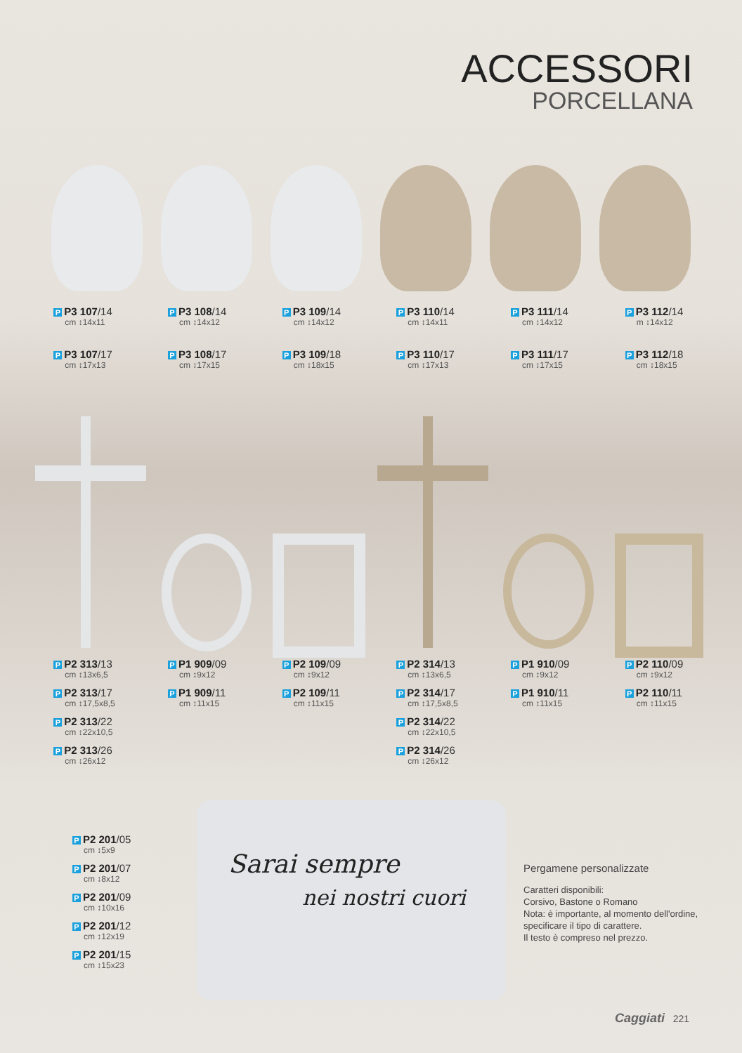ACCESSORI
PORCELLANA
P P3 107/14
cm ↕14x11
P P3 107/17
cm ↕17x13
P P3 108/14
cm ↕14x12
P P3 108/17
cm ↕17x15
P P3 109/14
cm ↕14x12
P P3 109/18
cm ↕18x15
P P3 110/14
cm ↕14x11
P P3 110/17
cm ↕17x13
P P3 111/14
cm ↕14x12
P P3 111/17
cm ↕17x15
P P3 112/14
m ↕14x12
P P3 112/18
cm ↕18x15
P P2 313/13
cm ↕13x6,5
P P2 313/17
cm ↕17,5x8,5
P P2 313/22
cm ↕22x10,5
P P2 313/26
cm ↕26x12
P P1 909/09
cm ↕9x12
P P1 909/11
cm ↕11x15
P P2 109/09
cm ↕9x12
P P2 109/11
cm ↕11x15
P P2 314/13
cm ↕13x6,5
P P2 314/17
cm ↕17,5x8,5
P P2 314/22
cm ↕22x10,5
P P2 314/26
cm ↕26x12
P P1 910/09
cm ↕9x12
P P1 910/11
cm ↕11x15
P P2 110/09
cm ↕9x12
P P2 110/11
cm ↕11x15
P P2 201/05
cm ↕5x9
P P2 201/07
cm ↕8x12
P P2 201/09
cm ↕10x16
P P2 201/12
cm ↕12x19
P P2 201/15
cm ↕15x23
Sarai sempre
nei nostri cuori
Pergamene personalizzate
Caratteri disponibili:
Corsivo, Bastone o Romano
Nota: è importante, al momento dell'ordine,
specificare il tipo di carattere.
Il testo è compreso nel prezzo.
Caggiati 221